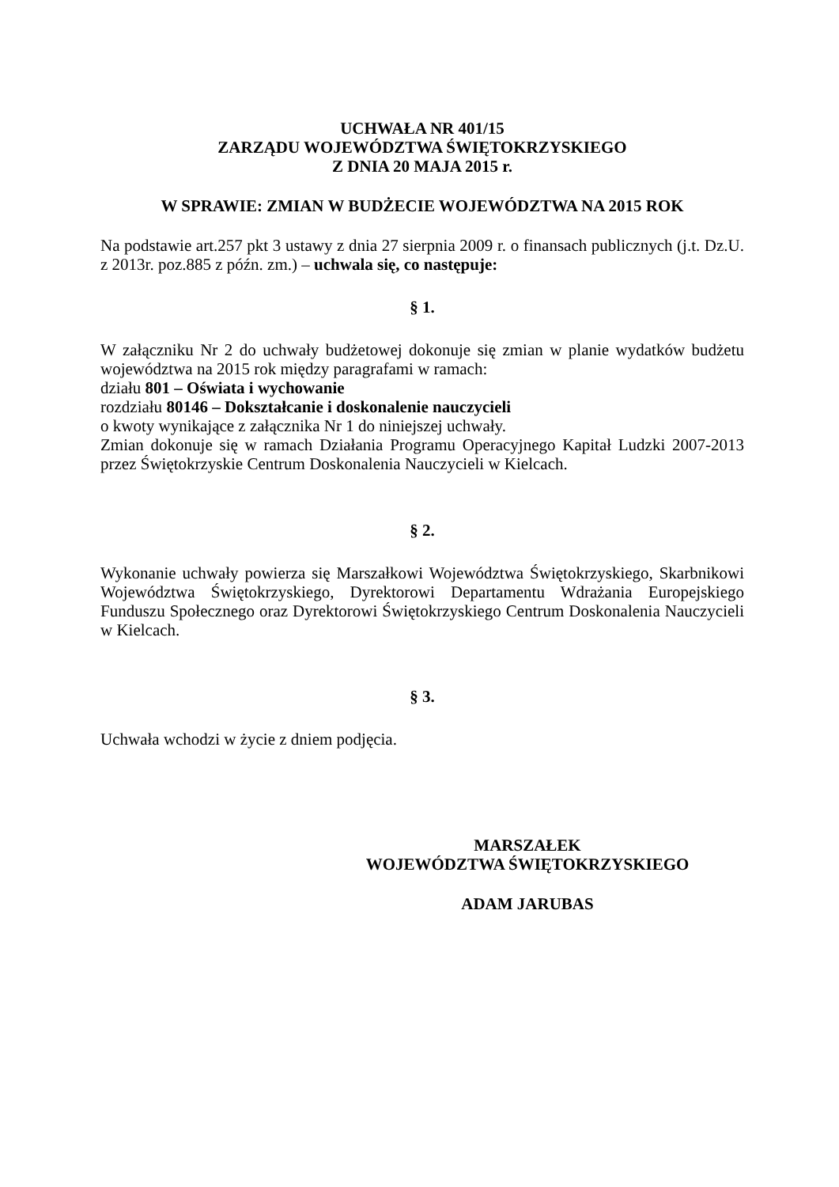UCHWAŁA NR 401/15
ZARZĄDU WOJEWÓDZTWA ŚWIĘTOKRZYSKIEGO
Z DNIA 20 MAJA 2015 r.
W SPRAWIE: ZMIAN W BUDŻECIE WOJEWÓDZTWA NA 2015 ROK
Na podstawie art.257 pkt 3 ustawy z dnia 27 sierpnia 2009 r. o finansach publicznych (j.t. Dz.U. z 2013r. poz.885 z późn. zm.) – uchwala się, co następuje:
§ 1.
W załączniku Nr 2 do uchwały budżetowej dokonuje się zmian w planie wydatków budżetu województwa na 2015 rok między paragrafami w ramach:
działu 801 – Oświata i wychowanie
rozdziału 80146 – Dokształcanie i doskonalenie nauczycieli
o kwoty wynikające z załącznika Nr 1 do niniejszej uchwały.
Zmian dokonuje się w ramach Działania Programu Operacyjnego Kapitał Ludzki 2007-2013 przez Świętokrzyskie Centrum Doskonalenia Nauczycieli w Kielcach.
§ 2.
Wykonanie uchwały powierza się Marszałkowi Województwa Świętokrzyskiego, Skarbnikowi Województwa Świętokrzyskiego, Dyrektorowi Departamentu Wdrażania Europejskiego Funduszu Społecznego oraz Dyrektorowi Świętokrzyskiego Centrum Doskonalenia Nauczycieli w Kielcach.
§ 3.
Uchwała wchodzi w życie z dniem podjęcia.
MARSZAŁEK
WOJEWÓDZTWA ŚWIĘTOKRZYSKIEGO
ADAM JARUBAS